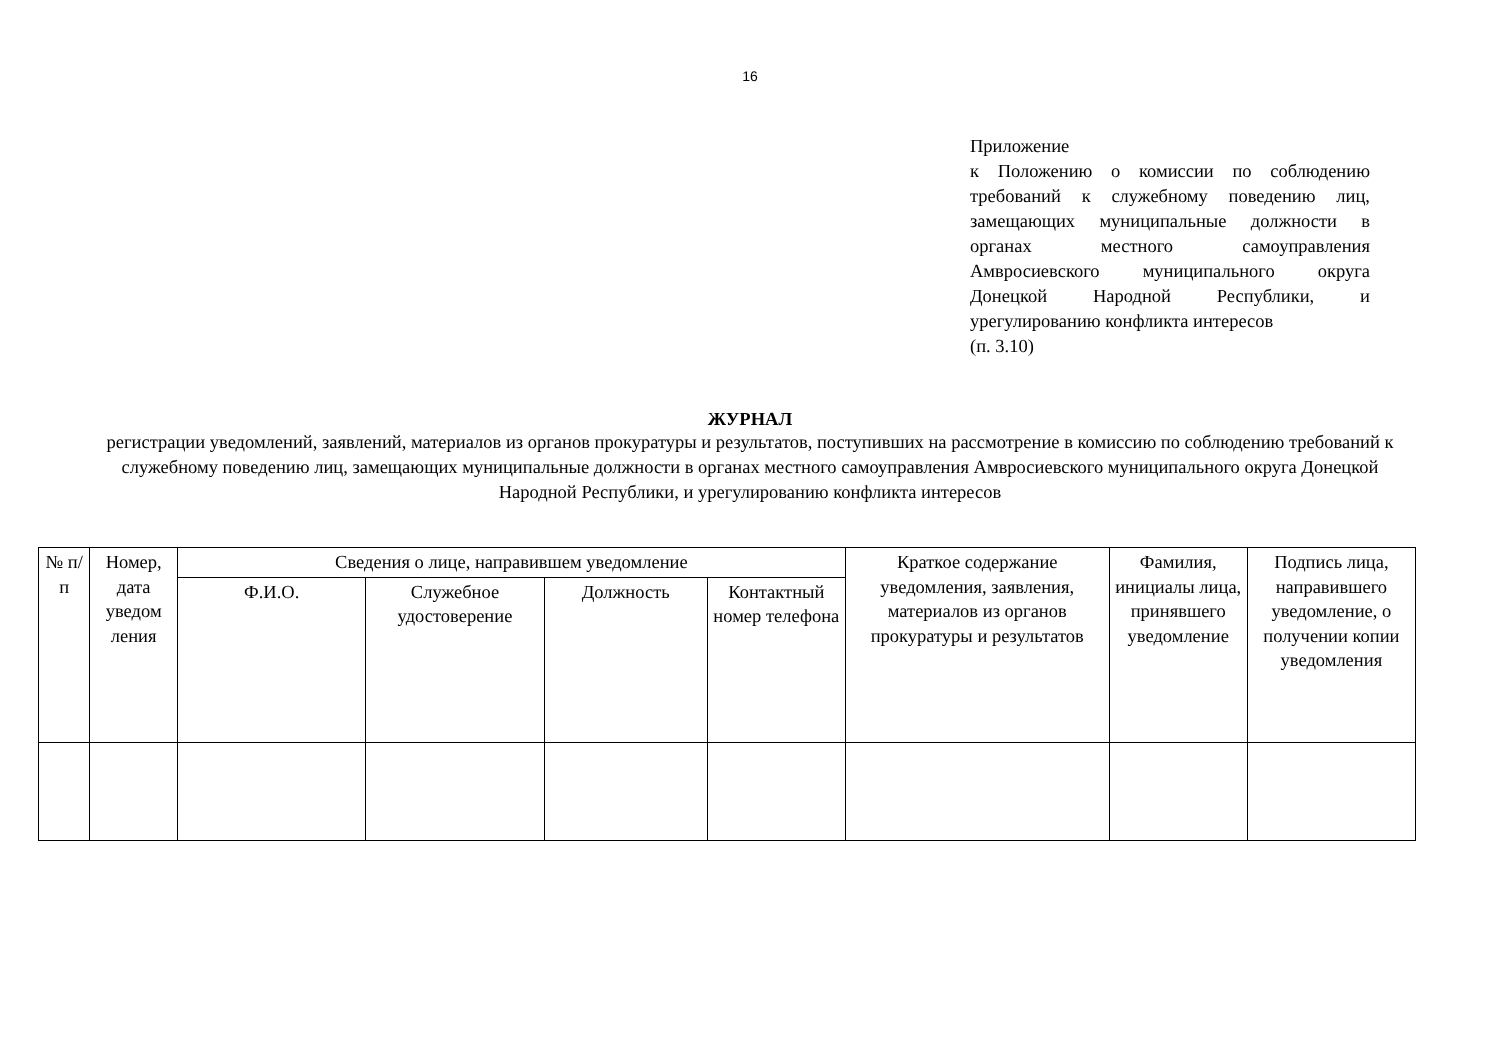16
Приложение
к Положению о комиссии по соблюдению требований к служебному поведению лиц, замещающих муниципальные должности в органах местного самоуправления Амвросиевского муниципального округа Донецкой Народной Республики, и урегулированию конфликта интересов
(п. 3.10)
ЖУРНАЛ
регистрации уведомлений, заявлений, материалов из органов прокуратуры и результатов, поступивших на рассмотрение в комиссию по соблюдению требований к служебному поведению лиц, замещающих муниципальные должности в органах местного самоуправления Амвросиевского муниципального округа Донецкой Народной Республики, и урегулированию конфликта интересов
| № п/п | Номер, дата уведом ления | Сведения о лице, направившем уведомление | | | | Краткое содержание уведомления, заявления, материалов из органов прокуратуры и результатов | Фамилия, инициалы лица, принявшего уведомление | Подпись лица, направившего уведомление, о получении копии уведомления |
| --- | --- | --- | --- | --- | --- | --- | --- | --- |
| | | Ф.И.О. | Служебное удостоверение | Должность | Контактный номер телефона | | | |